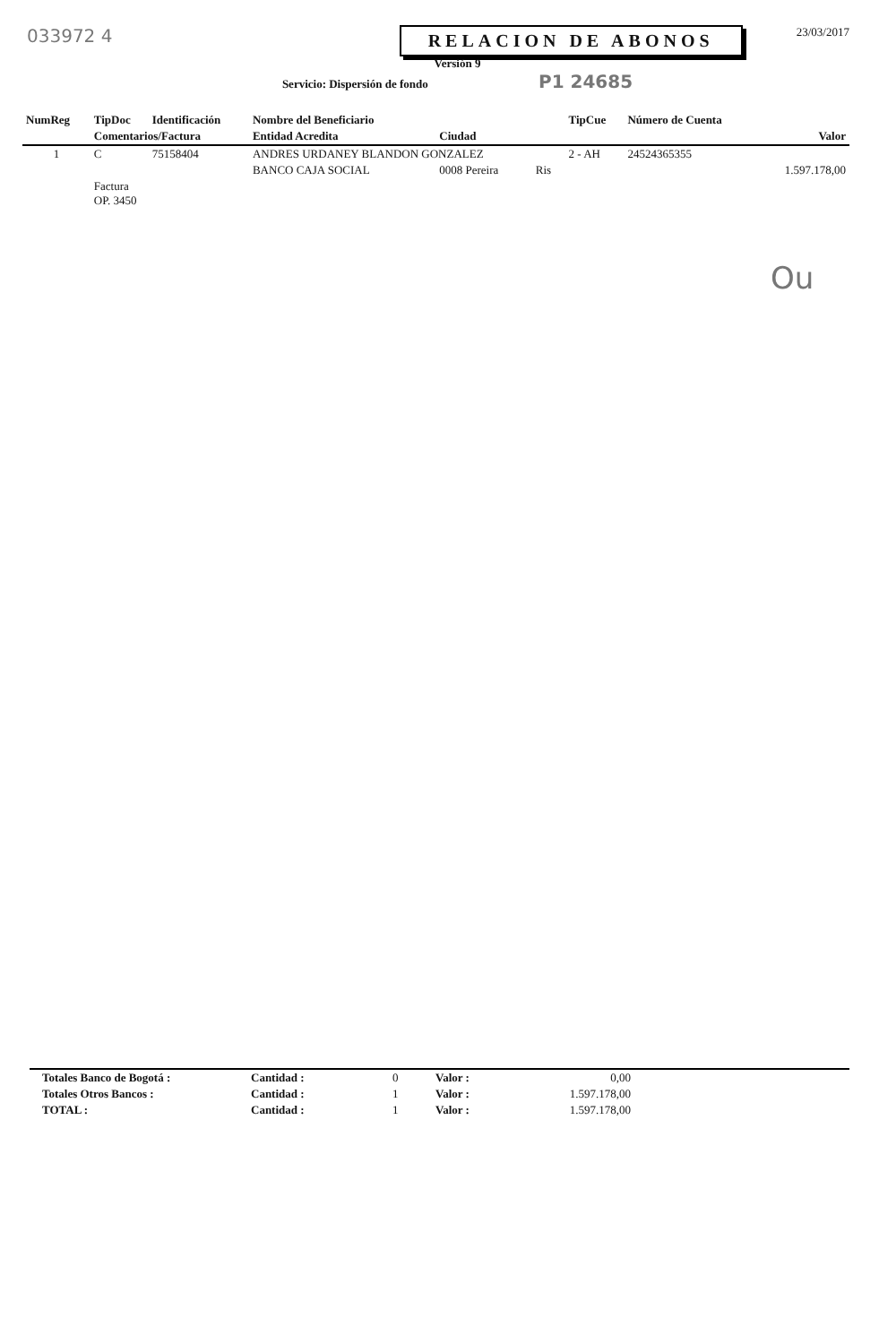033972 4
RELACION DE ABONOS
23/03/2017
Versión 9
Servicio: Dispersión de fondo P1 24685
| NumReg | TipDoc | Identificación | Nombre del Beneficiario | | | TipCue | Número de Cuenta | |
| --- | --- | --- | --- | --- | --- | --- | --- | --- |
| | Comentarios/Factura | | Entidad Acredita | Ciudad | | | | Valor |
| 1 | C | 75158404 | ANDRES URDANEY BLANDON GONZALEZ | | | 2 - AH | 24524365355 | |
| | | | BANCO CAJA SOCIAL | 0008 Pereira | Ris | | | 1.597.178,00 |
| | Factura OP. 3450 | | | | | | | |
Ou
| Totales Banco de Bogotá : | Cantidad : | 0 | Valor : | 0,00 |
| Totales Otros Bancos : | Cantidad : | 1 | Valor : | 1.597.178,00 |
| TOTAL : | Cantidad : | 1 | Valor : | 1.597.178,00 |